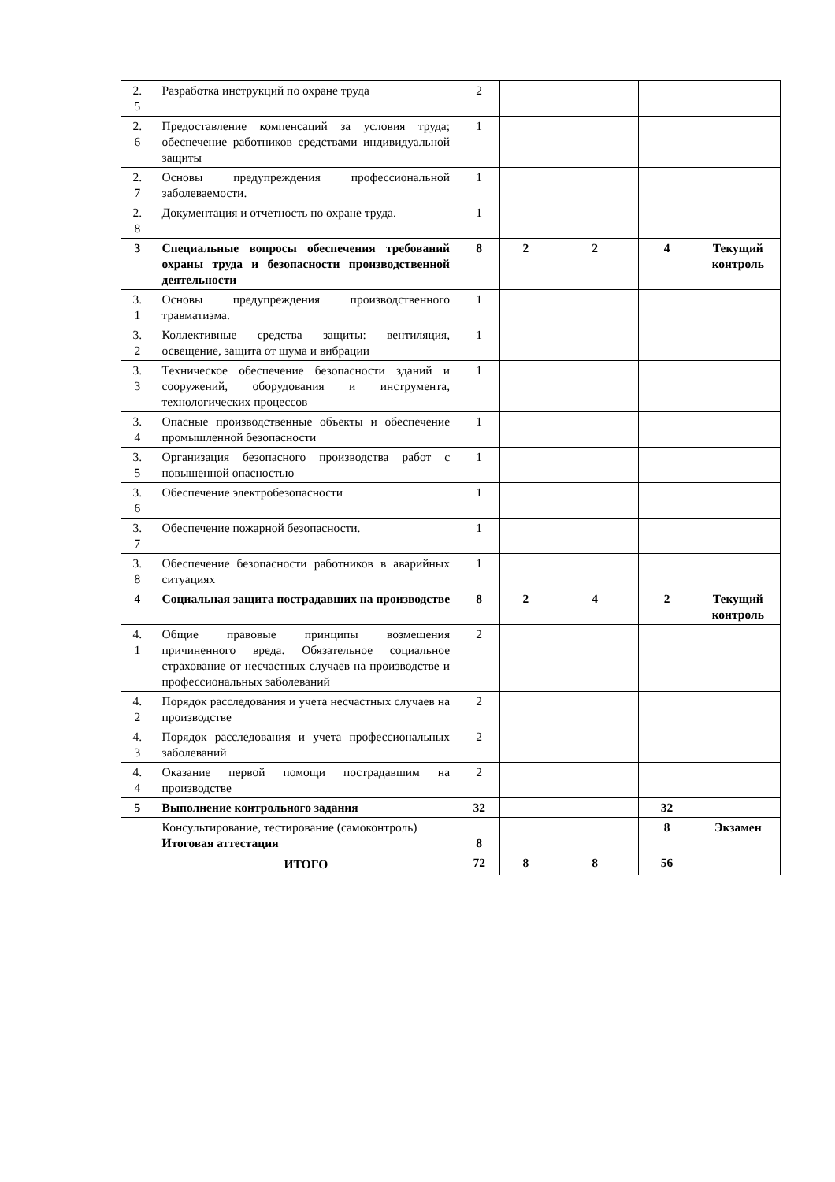| 2. 5 | Разработка инструкций по охране труда | 2 | | | | |
| 2. 6 | Предоставление компенсаций за условия труда; обеспечение работников средствами индивидуальной защиты | 1 | | | | |
| 2. 7 | Основы предупреждения профессиональной заболеваемости. | 1 | | | | |
| 2. 8 | Документация и отчетность по охране труда. | 1 | | | | |
| 3 | Специальные вопросы обеспечения требований охраны труда и безопасности производственной деятельности | 8 | 2 | 2 | 4 | Текущий контроль |
| 3. 1 | Основы предупреждения производственного травматизма. | 1 | | | | |
| 3. 2 | Коллективные средства защиты: вентиляция, освещение, защита от шума и вибрации | 1 | | | | |
| 3. 3 | Техническое обеспечение безопасности зданий и сооружений, оборудования и инструмента, технологических процессов | 1 | | | | |
| 3. 4 | Опасные производственные объекты и обеспечение промышленной безопасности | 1 | | | | |
| 3. 5 | Организация безопасного производства работ с повышенной опасностью | 1 | | | | |
| 3. 6 | Обеспечение электробезопасности | 1 | | | | |
| 3. 7 | Обеспечение пожарной безопасности. | 1 | | | | |
| 3. 8 | Обеспечение безопасности работников в аварийных ситуациях | 1 | | | | |
| 4 | Социальная защита пострадавших на производстве | 8 | 2 | 4 | 2 | Текущий контроль |
| 4. 1 | Общие правовые принципы возмещения причиненного вреда. Обязательное социальное страхование от несчастных случаев на производстве и профессиональных заболеваний | 2 | | | | |
| 4. 2 | Порядок расследования и учета несчастных случаев на производстве | 2 | | | | |
| 4. 3 | Порядок расследования и учета профессиональных заболеваний | 2 | | | | |
| 4. 4 | Оказание первой помощи пострадавшим на производстве | 2 | | | | |
| 5 | Выполнение контрольного задания | 32 | | | 32 | |
| | Консультирование, тестирование (самоконтроль) Итоговая аттестация | 8 | | | 8 | Экзамен |
| | ИТОГО | 72 | 8 | 8 | 56 | |